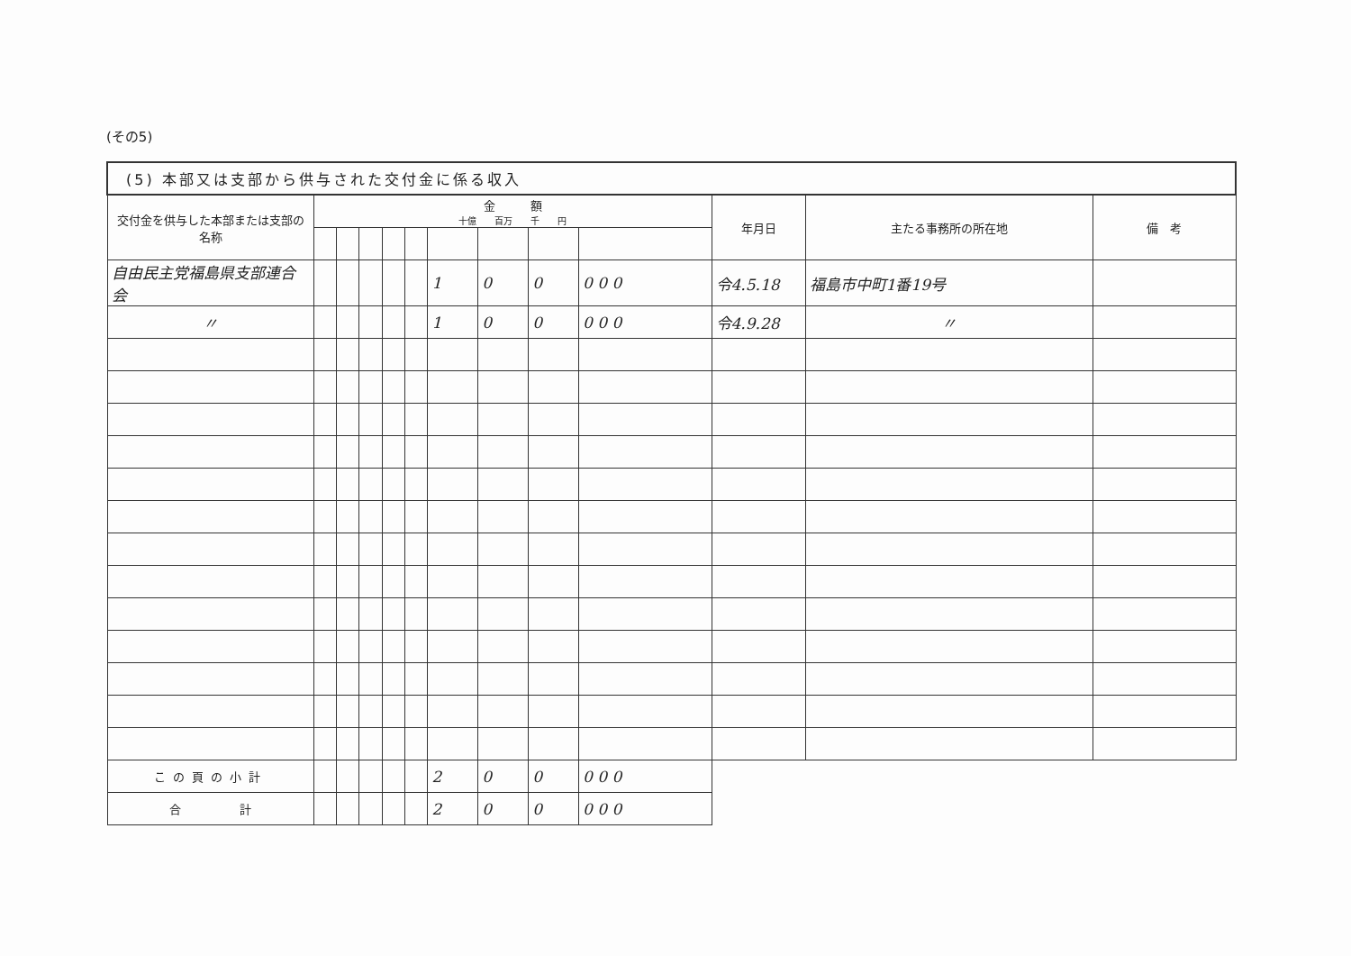(その5)
| (5) 本部又は支部から供与された交付金に係る収入 | | | | | | | | | | | | |
| --- | --- | --- | --- | --- | --- | --- | --- | --- | --- | --- | --- | --- |
| 交付金を供与した本部または支部の名称 | 金 額 十億 百万 千 円 | | | | | | | | | 年月日 | 主たる事務所の所在地 | 備 考 |
| 自由民主党福島県支部連合会 | | | | | | 1 | 0 | 0 | 0 0 0 | 令4.5.18 | 福島市中町1番19号 | |
| 〃 | | | | | | 1 | 0 | 0 | 0 0 0 | 令4.9.28 | 〃 | |
| この頁の小計 | | | | | | 2 | 0 | 0 | 0 0 0 | | | |
| 合 計 | | | | | | 2 | 0 | 0 | 0 0 0 | | | |